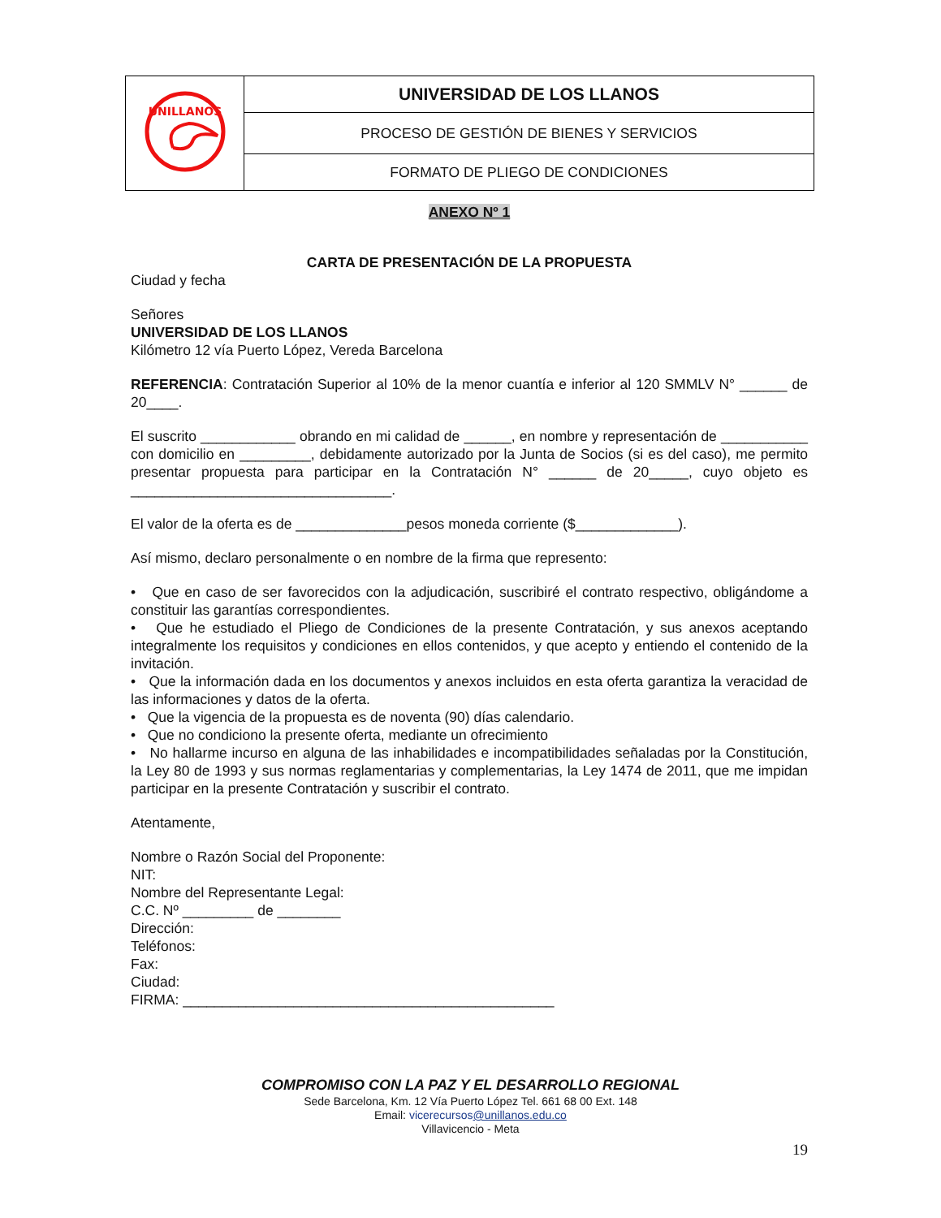| UNILLANOS | UNIVERSIDAD DE LOS LLANOS |
| | PROCESO DE GESTIÓN DE BIENES Y SERVICIOS |
| | FORMATO DE PLIEGO DE CONDICIONES |
ANEXO Nº 1
CARTA DE PRESENTACIÓN DE LA PROPUESTA
Ciudad y fecha
Señores
UNIVERSIDAD DE LOS LLANOS
Kilómetro 12 vía Puerto López, Vereda Barcelona
REFERENCIA: Contratación Superior al 10% de la menor cuantía e inferior al 120 SMMLV N° ______ de 20____.
El suscrito ____________ obrando en mi calidad de ______, en nombre y representación de ___________ con domicilio en _________, debidamente autorizado por la Junta de Socios (si es del caso), me permito presentar propuesta para participar en la Contratación N° ______ de 20_____, cuyo objeto es _________________________________.
El valor de la oferta es de ______________pesos moneda corriente ($_____________).
Así mismo, declaro personalmente o en nombre de la firma que represento:
• Que en caso de ser favorecidos con la adjudicación, suscribiré el contrato respectivo, obligándome a constituir las garantías correspondientes.
• Que he estudiado el Pliego de Condiciones de la presente Contratación, y sus anexos aceptando integralmente los requisitos y condiciones en ellos contenidos, y que acepto y entiendo el contenido de la invitación.
• Que la información dada en los documentos y anexos incluidos en esta oferta garantiza la veracidad de las informaciones y datos de la oferta.
• Que la vigencia de la propuesta es de noventa (90) días calendario.
• Que no condiciono la presente oferta, mediante un ofrecimiento
• No hallarme incurso en alguna de las inhabilidades e incompatibilidades señaladas por la Constitución, la Ley 80 de 1993 y sus normas reglamentarias y complementarias, la Ley 1474 de 2011, que me impidan participar en la presente Contratación y suscribir el contrato.
Atentamente,
Nombre o Razón Social del Proponente:
NIT:
Nombre del Representante Legal:
C.C. Nº _________ de ________
Dirección:
Teléfonos:
Fax:
Ciudad:
FIRMA: _______________________________________________
COMPROMISO CON LA PAZ Y EL DESARROLLO REGIONAL
Sede Barcelona, Km. 12 Vía Puerto López Tel. 661 68 00 Ext. 148
Email: vicerecursos@unillanos.edu.co
Villavicencio - Meta
19